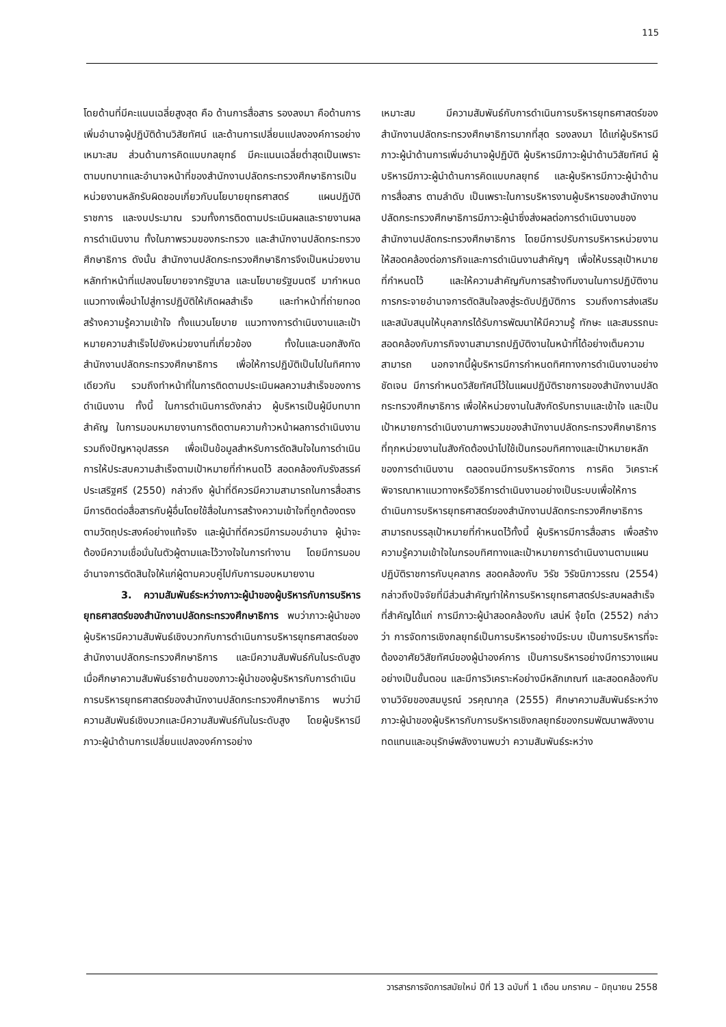115
โดยด้านที่มีคะแนนเฉลี่ยสูงสุด คือ ด้านการสื่อสาร รองลงมา คือด้านการเพิ่มอำนาจผู้ปฏิบัติด้านวิสัยทัศน์ และด้านการเปลี่ยนแปลงองค์การอย่างเหมาะสม ส่วนด้านการคิดแบบกลยุทธ์ มีคะแนนเฉลี่ยต่ำสุดเป็นเพราะตามบทบาทและอำนาจหน้าที่ของสำนักงานปลัดกระทรวงศึกษาธิการเป็นหน่วยงานหลักรับผิดชอบเกี่ยวกับนโยบายยุทธศาสตร์ แผนปฏิบัติราชการ และงบประมาณ รวมทั้งการติดตามประเมินผลและรายงานผลการดำเนินงาน ทั้งในภาพรวมของกระทรวง และสำนักงานปลัดกระทรวงศึกษาธิการ ดังนั้น สำนักงานปลัดกระทรวงศึกษาธิการจึงเป็นหน่วยงานหลักทำหน้าที่แปลงนโยบายจากรัฐบาล และนโยบายรัฐมนตรี มากำหนดแนวทางเพื่อนำไปสู่การปฏิบัติให้เกิดผลสำเร็จ และทำหน้าที่ถ่ายทอด สร้างความรู้ความเข้าใจ ทั้งแนวนโยบาย แนวทางการดำเนินงานและเป้าหมายความสำเร็จไปยังหน่วยงานที่เกี่ยวข้อง ทั้งในและนอกสังกัดสำนักงานปลัดกระทรวงศึกษาธิการ เพื่อให้การปฏิบัติเป็นไปในทิศทางเดียวกัน รวมถึงทำหน้าที่ในการติดตามประเมินผลความสำเร็จของการดำเนินงาน ทั้งนี้ ในการดำเนินการดังกล่าว ผู้บริหารเป็นผู้มีบทบาทสำคัญ ในการมอบหมายงานการติดตามความก้าวหน้าผลการดำเนินงาน รวมถึงปัญหาอุปสรรค เพื่อเป็นข้อมูลสำหรับการตัดสินใจในการดำเนินการให้ประสบความสำเร็จตามเป้าหมายที่กำหนดไว้ สอดคล้องกับรังสรรค์ ประเสริฐศรี (2550) กล่าวถึง ผู้นำที่ดีควรมีความสามารถในการสื่อสาร มีการติดต่อสื่อสารกับผู้อื่นโดยใช้สื่อในการสร้างความเข้าใจที่ถูกต้องตรงตามวัตถุประสงค์อย่างแท้จริง และผู้นำที่ดีควรมีการมอบอำนาจ ผู้นำจะต้องมีความเชื่อมั่นในตัวผู้ตามและไว้วางใจในการทำงาน โดยมีการมอบอำนาจการตัดสินใจให้แก่ผู้ตามควบคู่ไปกับการมอบหมายงาน
3. ความสัมพันธ์ระหว่างภาวะผู้นำของผู้บริหารกับการบริหารยุทธศาสตร์ของสำนักงานปลัดกระทรวงศึกษาธิการ พบว่าภาวะผู้นำของผู้บริหารมีความสัมพันธ์เชิงบวกกับการดำเนินการบริหารยุทธศาสตร์ของสำนักงานปลัดกระทรวงศึกษาธิการ และมีความสัมพันธ์กันในระดับสูง เมื่อศึกษาความสัมพันธ์รายด้านของภาวะผู้นำของผู้บริหารกับการดำเนินการบริหารยุทธศาสตร์ของสำนักงานปลัดกระทรวงศึกษาธิการ พบว่ามีความสัมพันธ์เชิงบวกและมีความสัมพันธ์กันในระดับสูง โดยผู้บริหารมีภาวะผู้นำด้านการเปลี่ยนแปลงองค์การอย่าง
เหมาะสม มีความสัมพันธ์กับการดำเนินการบริหารยุทธศาสตร์ของสำนักงานปลัดกระทรวงศึกษาธิการมากที่สุด รองลงมา ได้แก่ผู้บริหารมีภาวะผู้นำด้านการเพิ่มอำนาจผู้ปฏิบัติ ผู้บริหารมีภาวะผู้นำด้านวิสัยทัศน์ ผู้บริหารมีภาวะผู้นำด้านการคิดแบบกลยุทธ์ และผู้บริหารมีภาวะผู้นำด้านการสื่อสาร ตามลำดับ เป็นเพราะในการบริหารงานผู้บริหารของสำนักงานปลัดกระทรวงศึกษาธิการมีภาวะผู้นำซึ่งส่งผลต่อการดำเนินงานของสำนักงานปลัดกระทรวงศึกษาธิการ โดยมีการปรับการบริหารหน่วยงานให้สอดคล้องต่อภารกิจและการดำเนินงานสำคัญๆ เพื่อให้บรรลุเป้าหมายที่กำหนดไว้ และให้ความสำคัญกับการสร้างทีมงานในการปฏิบัติงาน การกระจายอำนาจการตัดสินใจลงสู่ระดับปฏิบัติการ รวมถึงการส่งเสริมและสนับสนุนให้บุคลากรได้รับการพัฒนาให้มีความรู้ ทักษะ และสมรรถนะสอดคล้องกับภารกิจงานสามารถปฏิบัติงานในหน้าที่ได้อย่างเต็มความสามารถ นอกจากนี้ผู้บริหารมีการกำหนดทิศทางการดำเนินงานอย่างชัดเจน มีการกำหนดวิสัยทัศน์ไว้ในแผนปฏิบัติราชการของสำนักงานปลัดกระทรวงศึกษาธิการ เพื่อให้หน่วยงานในสังกัดรับทราบและเข้าใจ และเป็นเป้าหมายการดำเนินงานภาพรวมของสำนักงานปลัดกระทรวงศึกษาธิการที่ทุกหน่วยงานในสังกัดต้องนำไปใช้เป็นกรอบทิศทางและเป้าหมายหลักของการดำเนินงาน ตลอดจนมีการบริหารจัดการ การคิด วิเคราะห์ พิจารณาหาแนวทางหรือวิธีการดำเนินงานอย่างเป็นระบบเพื่อให้การดำเนินการบริหารยุทธศาสตร์ของสำนักงานปลัดกระทรวงศึกษาธิการสามารถบรรลุเป้าหมายที่กำหนดไว้ทั้งนี้ ผู้บริหารมีการสื่อสาร เพื่อสร้างความรู้ความเข้าใจในกรอบทิศทางและเป้าหมายการดำเนินงานตามแผนปฏิบัติราชการกับบุคลากร สอดคล้องกับ วิรัช วิรัชนิภาวรรณ (2554) กล่าวถึงปัจจัยที่มีส่วนสำคัญทำให้การบริหารยุทธศาสตร์ประสบผลสำเร็จที่สำคัญได้แก่ การมีภาวะผู้นำสอดคล้องกับ เสน่ห์ จุ้ยโต (2552) กล่าวว่า การจัดการเชิงกลยุทธ์เป็นการบริหารอย่างมีระบบ เป็นการบริหารที่จะต้องอาศัยวิสัยทัศน์ของผู้นำองค์การ เป็นการบริหารอย่างมีการวางแผนอย่างเป็นขั้นตอน และมีการวิเคราะห์อย่างมีหลักเกณฑ์ และสอดคล้องกับงานวิจัยของสมบูรณ์ วรคุณากุล (2555) ศึกษาความสัมพันธ์ระหว่างภาวะผู้นำของผู้บริหารกับการบริหารเชิงกลยุทธ์ของกรมพัฒนาพลังงานทดแทนและอนุรักษ์พลังงานพบว่า ความสัมพันธ์ระหว่าง
วารสารการจัดการสมัยใหม่ ปีที่ 13 ฉบับที่ 1 เดือน มกราคม – มิถุนายน 2558